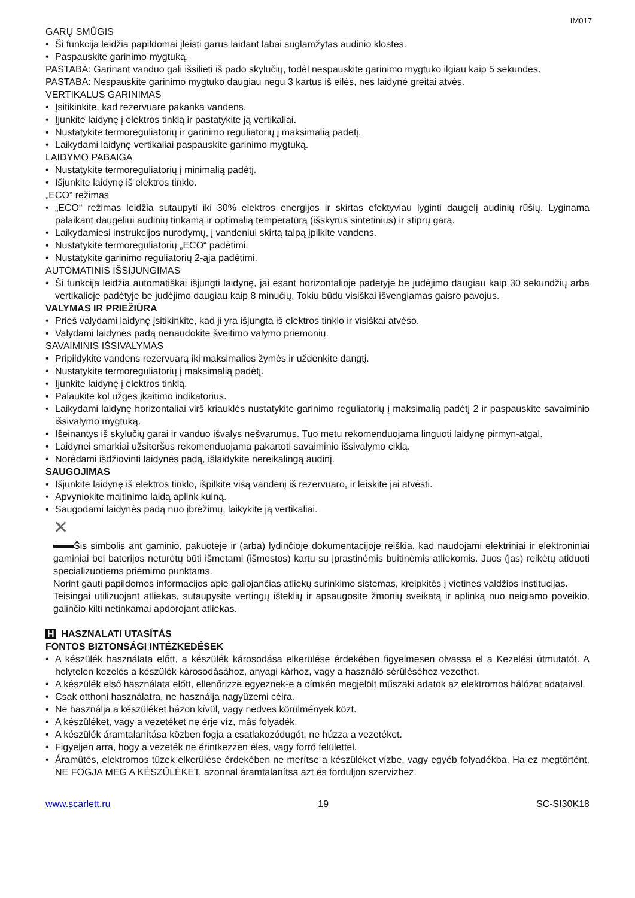IM017
GARŲ SMŪGIS
• Ši funkcija leidžia papildomai įleisti garus laidant labai suglamžytas audinio klostes.
• Paspauskite garinimo mygtuką.
PASTABA: Garinant vanduo gali išsilieti iš pado skylučių, todėl nespauskite garinimo mygtuko ilgiau kaip 5 sekundes.
PASTABA: Nespauskite garinimo mygtuko daugiau negu 3 kartus iš eilės, nes laidynė greitai atvės.
VERTIKALUS GARINIMAS
• Įsitikinkite, kad rezervuare pakanka vandens.
• Įjunkite laidynę į elektros tinklą ir pastatykite ją vertikaliai.
• Nustatykite termoreguliatorių ir garinimo reguliatorių į maksimalią padėtį.
• Laikydami laidynę vertikaliai paspauskite garinimo mygtuką.
LAIDYMO PABAIGA
• Nustatykite termoreguliatorių į minimalią padėtį.
• Išjunkite laidynę iš elektros tinklo.
„ECO“ režimas
• „ECO“ režimas leidžia sutaupyti iki 30% elektros energijos ir skirtas efektyviau lyginti daugelį audinių rūšių. Lyginama palaikant daugeliui audinių tinkamą ir optimalią temperatūrą (išskyrus sintetinius) ir stiprų garą.
• Laikydamiesi instrukcijos nurodymų, į vandeniui skirtą talpą įpilkite vandens.
• Nustatykite termoreguliatorių „ECO“ padėtimi.
• Nustatykite garinimo reguliatorių 2-ąja padėtimi.
AUTOMATINIS IŠSIJUNGIMAS
• Ši funkcija leidžia automatiškai išjungti laidynę, jai esant horizontalioje padėtyje be judėjimo daugiau kaip 30 sekundžių arba vertikalioje padėtyje be judėjimo daugiau kaip 8 minučių. Tokiu būdu visiškai išvengiamas gaisro pavojus.
VALYMAS IR PRIEŽIŪRA
• Prieš valydami laidynę įsitikinkite, kad ji yra išjungta iš elektros tinklo ir visiškai atvėso.
• Valydami laidynės padą nenaudokite šveitimo valymo priemonių.
SAVAIMINIS IŠSIVALYMAS
• Pripildykite vandens rezervuarą iki maksimalios žymės ir uždenkite dangtį.
• Nustatykite termoreguliatorių į maksimalią padėtį.
• Įjunkite laidynę į elektros tinklą.
• Palaukite kol užges įkaitimo indikatorius.
• Laikydami laidynę horizontaliai virš kriauklės nustatykite garinimo reguliatorių į maksimalią padėtį 2 ir paspauskite savaiminio išsivalymo mygtuką.
• Išeinantys iš skylučių garai ir vanduo išvalys nešvarumus. Tuo metu rekomenduojama linguoti laidynę pirmyn-atgal.
• Laidynei smarkiai užsiteršus rekomenduojama pakartoti savaiminio išsivalymo ciklą.
• Norėdami išdžiovinti laidynės padą, išlaidykite nereikalingą audinį.
SAUGOJIMAS
• Išjunkite laidynę iš elektros tinklo, išpilkite visą vandenį iš rezervuaro, ir leiskite jai atvėsti.
• Apvyniokite maitinimo laidą aplink kulną.
• Saugodami laidynės padą nuo įbrėžimų, laikykite ją vertikaliai.
✕
Šis simbolis ant gaminio, pakuotėje ir (arba) lydinčioje dokumentacijoje reiškia, kad naudojami elektriniai ir elektroniniai gaminiai bei baterijos neturėtų būti išmetami (išmestos) kartu su įprastinėmis buitinėmis atliekomis. Juos (jas) reikėtų atiduoti specializuotiems priėmimo punktams.
Norint gauti papildomos informacijos apie galiojančias atliekų surinkimo sistemas, kreipkitės į vietines valdžios institucijas.
Teisingai utilizuojant atliekas, sutaupysite vertingų išteklių ir apsaugosite žmonių sveikatą ir aplinką nuo neigiamo poveikio, galinčio kilti netinkamai apdorojant atliekas.
H HASZNALATI UTASÍTÁS
FONTOS BIZTONSÁGI INTÉZKEDÉSEK
• A készülék használata előtt, a készülék károsodása elkerülése érdekében figyelmesen olvassa el a Kezelési útmutatót. A helytelen kezelés a készülék károsodásához, anyagi kárhoz, vagy a használó sérüléséhez vezethet.
• A készülék első használata előtt, ellenőrizze egyeznek-e a címkén megjelölt műszaki adatok az elektromos hálózat adataival.
• Csak otthoni használatra, ne használja nagyüzemi célra.
• Ne használja a készüléket házon kívül, vagy nedves körülmények közt.
• A készüléket, vagy a vezetéket ne érje víz, más folyadék.
• A készülék áramtalanítása közben fogja a csatlakozódugót, ne húzza a vezetéket.
• Figyeljen arra, hogy a vezeték ne érintkezzen éles, vagy forró felülettel.
• Áramütés, elektromos tüzek elkerülése érdekében ne merítse a készüléket vízbe, vagy egyéb folyadékba. Ha ez megtörtént, NE FOGJA MEG A KÉSZÜLÉKET, azonnal áramtalanítsa azt és forduljon szervizhez.
www.scarlett.ru 19 SC-SI30K18